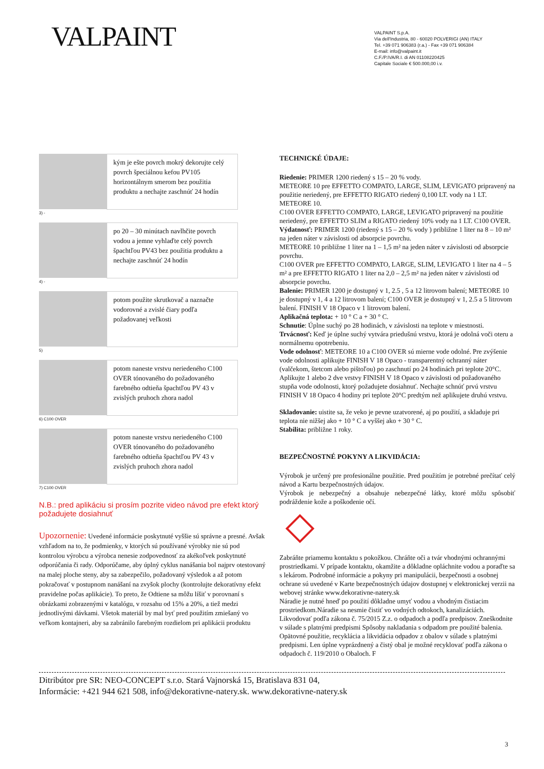VALPAINT
VALPAINT S.p.A.
Via dell'Industria, 80 - 60020 POLVERIGI (AN) ITALY
Tel. +39 071 906383 (r.a.) - Fax +39 071 906384
E-mail: info@valpaint.it
C.F./P.IVA/R.I. di AN 01108220425
Capitale Sociale € 500.000,00 i.v.
kým je ešte povrch mokrý dekorujte celý povrch špeciálnou kefou PV105 horizontálnym smerom bez použitia produktu a nechajte zaschnúť 24 hodín
3) -
po 20 – 30 minútach navlhčite povrch vodou a jemne vyhlaďte celý povrch špachtľou PV43 bez použitia produktu a nechajte zaschnúť 24 hodín
4) -
potom použite skrutkovač a naznačte vodorovné a zvislé čiary podľa požadovanej veľkosti
5)
potom naneste vrstvu neriedeného C100 OVER tónovaného do požadovaného farebného odtieňa špachtľou PV 43 v zvislých pruhoch zhora nadol
6) C100 OVER
potom naneste vrstvu neriedeného C100 OVER tónovaného do požadovaného farebného odtieňa špachtľou PV 43 v zvislých pruhoch zhora nadol
7) C100 OVER
N.B.: pred aplikáciu si prosím pozrite video návod pre efekt ktorý požadujete dosiahnuť
Upozornenie: Uvedené informácie poskytnuté vyššie sú správne a presné. Avšak vzhľadom na to, že podmienky, v ktorých sú používané výrobky nie sú pod kontrolou výrobcu a výrobca nenesie zodpovednosť za akékoľvek poskytnuté odporúčania či rady. Odporúčame, aby úplný cyklus nanášania bol najprv otestovaný na malej ploche steny, aby sa zabezpečilo, požadovaný výsledok a až potom pokračovať v postupnom nanášaní na zvyšok plochy (kontrolujte dekoratívny efekt pravidelne počas aplikácie). To preto, že Odtiene sa môžu líšiť v porovnaní s obrázkami zobrazenými v katalógu, v rozsahu od 15% a 20%, a tiež medzi jednotlivými dávkami. Všetok materiál by mal byť pred použitím zmiešaný vo veľkom kontajneri, aby sa zabránilo farebným rozdielom pri aplikácii produktu
TECHNICKÉ ÚDAJE:
Riedenie: PRIMER 1200 riedený s 15 – 20 % vody.
METEORE 10 pre EFFETTO COMPATO, LARGE, SLIM, LEVIGATO pripravený na použitie neriedený, pre EFFETTO RIGATO riedený 0,100 LT. vody na 1 LT. METEORE 10.
C100 OVER EFFETTO COMPATO, LARGE, LEVIGATO pripravený na použitie neriedený, pre EFFETTO SLIM a RIGATO riedený 10% vody na 1 LT. C100 OVER.
Výdatnosť: PRIMER 1200 (riedený s 15 – 20 % vody ) približne 1 liter na 8 – 10 m² na jeden náter v závislosti od absorpcie povrchu.
METEORE 10 približne 1 liter na 1 – 1,5 m² na jeden náter v závislosti od absorpcie povrchu.
C100 OVER pre EFFETTO COMPATO, LARGE, SLIM, LEVIGATO 1 liter na 4 – 5 m² a pre EFFETTO RIGATO 1 liter na 2,0 – 2,5 m² na jeden náter v závislosti od absorpcie povrchu.
Balenie: PRIMER 1200 je dostupný v 1, 2.5 , 5 a 12 litrovom balení; METEORE 10 je dostupný v 1, 4 a 12 litrovom balení; C100 OVER je dostupný v 1, 2.5 a 5 litrovom balení. FINISH V 18 Opaco v 1 litrovom balení.
Aplikačná teplota: + 10 ° C a + 30 ° C.
Schnutie: Úplne suchý po 28 hodinách, v závislosti na teplote v miestnosti.
Trvácnosť: Keď je úplne suchý vytvára priedušnú vrstvu, ktorá je odolná voči oteru a normálnemu opotrebeniu.
Vode odolnosť: METEORE 10 a C100 OVER sú mierne vode odolné. Pre zvýšenie vode odolnosti aplikujte FINISH V 18 Opaco - transparentný ochranný náter (valčekom, štetcom alebo pištoľou) po zaschnutí po 24 hodinách pri teplote 20°C. Aplikujte 1 alebo 2 dve vrstvy FINISH V 18 Opaco v závislosti od požadovaného stupňa vode odolnosti, ktorý požadujete dosiahnuť. Nechajte schnúť prvú vrstvu FINISH V 18 Opaco 4 hodiny pri teplote 20°C predtým než aplikujete druhú vrstvu.
Skladovanie: uistite sa, že veko je pevne uzatvorené, aj po použití, a skladuje pri teplota nie nižšej ako + 10 ° C a vyššej ako + 30 ° C.
Stabilita: približne 1 roky.
BEZPEČNOSTNÉ POKYNY A LIKVIDÁCIA:
Výrobok je určený pre profesionálne použitie. Pred použitím je potrebné prečítať celý návod a Kartu bezpečnostných údajov.
Výrobok je nebezpečný a obsahuje nebezpečné látky, ktoré môžu spôsobiť podráždenie kože a poškodenie očí.
Zabráňte priamemu kontaktu s pokožkou. Chráňte oči a tvár vhodnými ochrannými prostriedkami. V prípade kontaktu, okamžite a dôkladne opláchnite vodou a poraďte sa s lekárom. Podrobné informácie a pokyny pri manipulácii, bezpečnosti a osobnej ochrane sú uvedené v Karte bezpečnostných údajov dostupnej v elektronickej verzii na webovej stránke www.dekorativne-natery.sk
Náradie je nutné hneď po použití dôkladne umyť vodou a vhodným čistiacim prostriedkom.Náradie sa nesmie čistiť vo vodných odtokoch, kanalizáciách. Likvodovať podľa zákona č. 75/2015 Z.z. o odpadoch a podľa predpisov. Zneškodnite v súlade s platnými predpismi Spôsoby nakladania s odpadom pre použité balenia. Opätovné použitie, recyklácia a likvidácia odpadov z obalov v súlade s platnými predpismi. Len úplne vyprázdnený a čistý obal je možné recyklovať podľa zákona o odpadoch č. 119/2010 o Obaloch. F
Ditribútor pre SR: NEO-CONCEPT s.r.o. Stará Vajnorská 15, Bratislava 831 04,
Informácie: +421 944 621 508, info@dekorativne-natery.sk. www.dekorativne-natery.sk
3